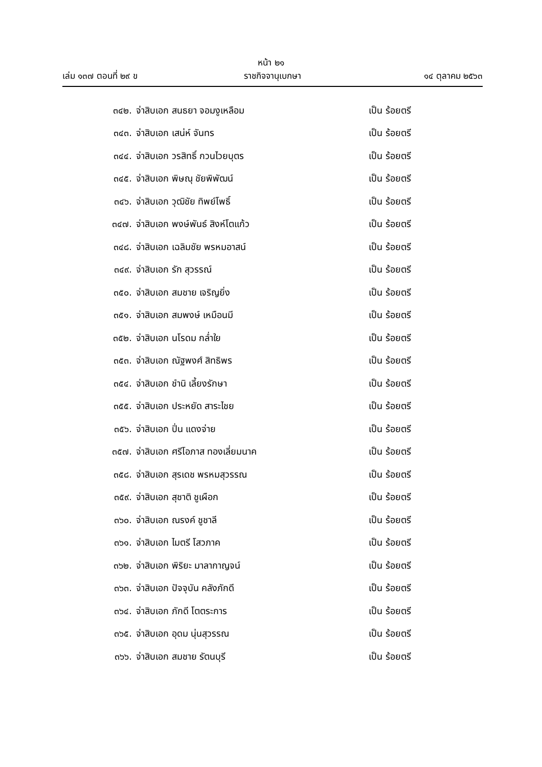หน้า ๒๑
เล่ม ๑๓๗ ตอนที่ ๒๙ ข ราชกิจจานุเบกษา ๑๔ ตุลาคม ๒๕๖๓
๓๔๒. จ่าสิบเอก สนธยา จอมงูเหลือม เป็น ร้อยตรี
๓๔๓. จ่าสิบเอก เสน่ห์ จันทร เป็น ร้อยตรี
๓๔๔. จ่าสิบเอก วรสิทธิ์ กวนไวยบุตร เป็น ร้อยตรี
๓๔๕. จ่าสิบเอก พิษณุ ชัยพิพัฒน์ เป็น ร้อยตรี
๓๔๖. จ่าสิบเอก วุฒิชัย ทิพย์โพธิ์ เป็น ร้อยตรี
๓๔๗. จ่าสิบเอก พงษ์พันธ์ สิงห์โตแก้ว เป็น ร้อยตรี
๓๔๘. จ่าสิบเอก เฉลิมชัย พรหมอาสน์ เป็น ร้อยตรี
๓๔๙. จ่าสิบเอก รัก สุวรรณ์ เป็น ร้อยตรี
๓๕๐. จ่าสิบเอก สมชาย เจริญยิ่ง เป็น ร้อยตรี
๓๕๑. จ่าสิบเอก สมพงษ์ เหมือนมี เป็น ร้อยตรี
๓๕๒. จ่าสิบเอก นโรดม กล่ำใย เป็น ร้อยตรี
๓๕๓. จ่าสิบเอก ณัฐพงศ์ สิทธิพร เป็น ร้อยตรี
๓๕๔. จ่าสิบเอก ชำนิ เลี้ยงรักษา เป็น ร้อยตรี
๓๕๕. จ่าสิบเอก ประหยัด สาระไชย เป็น ร้อยตรี
๓๕๖. จ่าสิบเอก ปิ่น แดงจ่าย เป็น ร้อยตรี
๓๕๗. จ่าสิบเอก ศรีโอภาส ทองเลี่ยมนาค เป็น ร้อยตรี
๓๕๘. จ่าสิบเอก สุรเดช พรหมสุวรรณ เป็น ร้อยตรี
๓๕๙. จ่าสิบเอก สุชาติ ชูเผือก เป็น ร้อยตรี
๓๖๐. จ่าสิบเอก ณรงค์ ชูชาลี เป็น ร้อยตรี
๓๖๑. จ่าสิบเอก ไมตรี โสวภาค เป็น ร้อยตรี
๓๖๒. จ่าสิบเอก พิริยะ มาลากาญจน์ เป็น ร้อยตรี
๓๖๓. จ่าสิบเอก ปัจจุบัน คลังภักดี เป็น ร้อยตรี
๓๖๔. จ่าสิบเอก ภักดี โตตระการ เป็น ร้อยตรี
๓๖๕. จ่าสิบเอก อุดม นุ่นสุวรรณ เป็น ร้อยตรี
๓๖๖. จ่าสิบเอก สมชาย รัตนบุรี เป็น ร้อยตรี